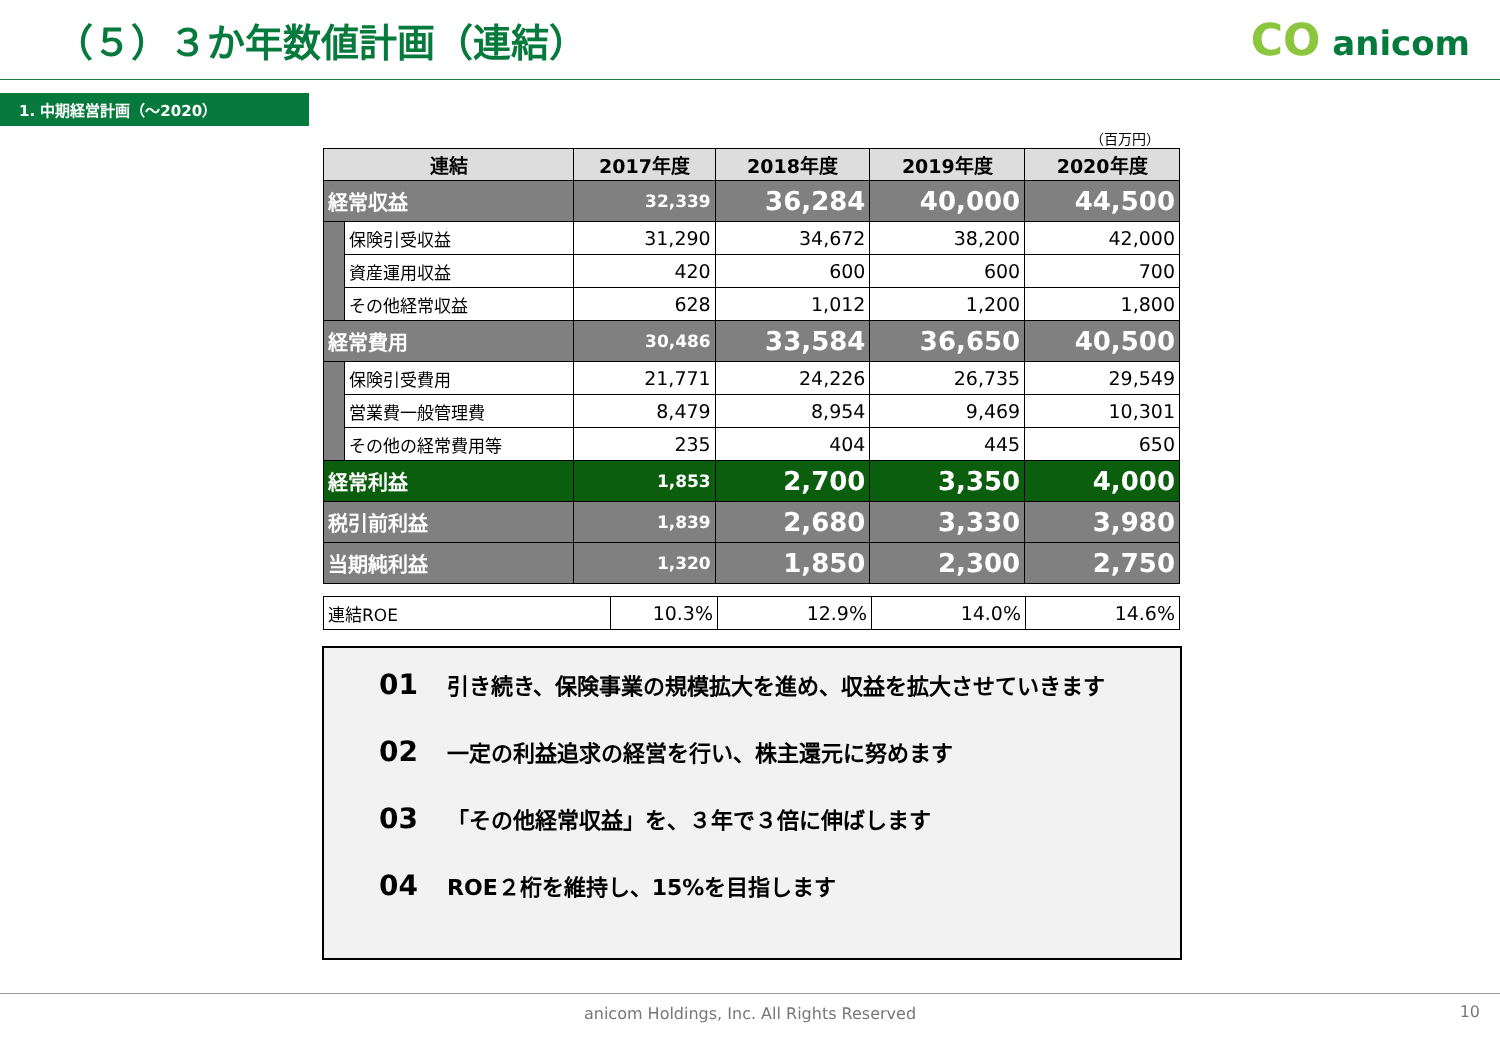（５）３か年数値計画（連結）
CO anicom
1. 中期経営計画（～2020）
（百万円）
| 連結 | | 2017年度 | 2018年度 | 2019年度 | 2020年度 |
| --- | --- | --- | --- | --- | --- |
| 経常収益 | | 32,339 | 36,284 | 40,000 | 44,500 |
| | 保険引受収益 | 31,290 | 34,672 | 38,200 | 42,000 |
| | 資産運用収益 | 420 | 600 | 600 | 700 |
| | その他経常収益 | 628 | 1,012 | 1,200 | 1,800 |
| 経常費用 | | 30,486 | 33,584 | 36,650 | 40,500 |
| | 保険引受費用 | 21,771 | 24,226 | 26,735 | 29,549 |
| | 営業費一般管理費 | 8,479 | 8,954 | 9,469 | 10,301 |
| | その他の経常費用等 | 235 | 404 | 445 | 650 |
| 経常利益 | | 1,853 | 2,700 | 3,350 | 4,000 |
| 税引前利益 | | 1,839 | 2,680 | 3,330 | 3,980 |
| 当期純利益 | | 1,320 | 1,850 | 2,300 | 2,750 |
| 連結ROE | 10.3% | 12.9% | 14.0% | 14.6% |
01 引き続き、保険事業の規模拡大を進め、収益を拡大させていきます
02 一定の利益追求の経営を行い、株主還元に努めます
03 「その他経常収益」を、３年で３倍に伸ばします
04 ROE２桁を維持し、15%を目指します
anicom Holdings, Inc. All Rights Reserved 10